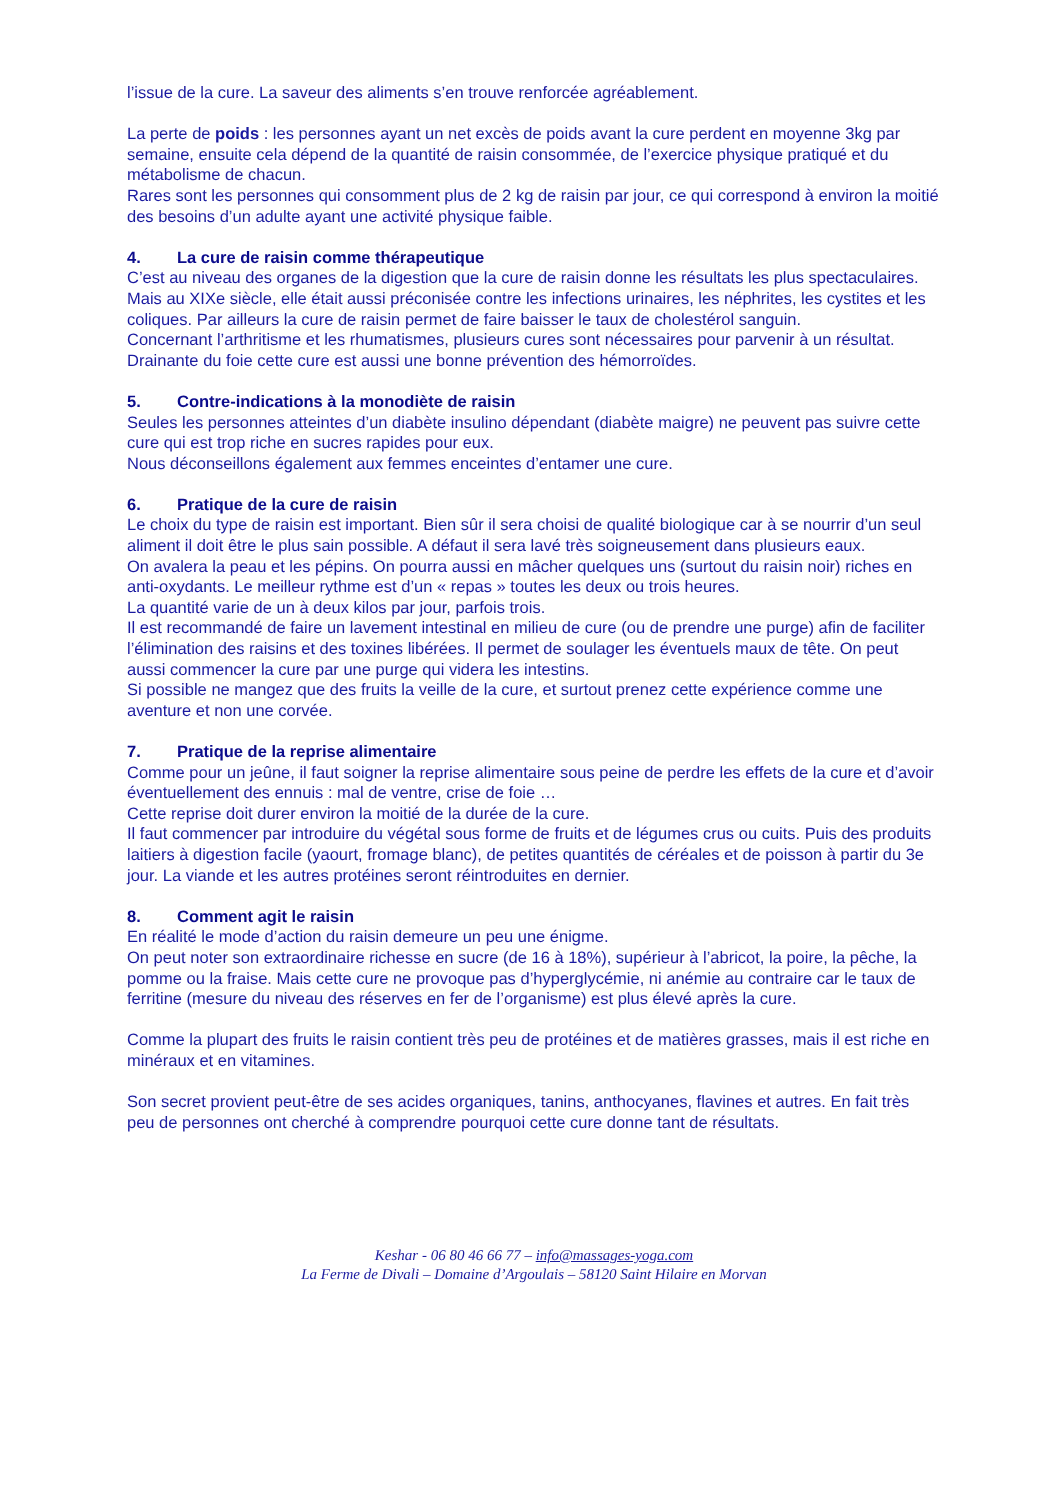l’issue de la cure. La saveur des aliments s’en trouve renforcée agréablement.
La perte de poids : les personnes ayant un net excès de poids avant la cure perdent en moyenne 3kg par semaine, ensuite cela dépend de la quantité de raisin consommée, de l’exercice physique pratiqué et du métabolisme de chacun.
Rares sont les personnes qui consomment plus de 2 kg de raisin par jour, ce qui correspond à environ la moitié des besoins d’un adulte ayant une activité physique faible.
4. La cure de raisin comme thérapeutique
C’est au niveau des organes de la digestion que la cure de raisin donne les résultats les plus spectaculaires.
Mais au XIXe siècle, elle était aussi préconisée contre les infections urinaires, les néphrites, les cystites et les coliques. Par ailleurs la cure de raisin permet de faire baisser le taux de cholestérol sanguin.
Concernant l’arthritisme et les rhumatismes, plusieurs cures sont nécessaires pour parvenir à un résultat.
Drainante du foie cette cure est aussi une bonne prévention des hémorroïdes.
5. Contre-indications à la monodiète de raisin
Seules les personnes atteintes d’un diabète insulino dépendant (diabète maigre) ne peuvent pas suivre cette cure qui est trop riche en sucres rapides pour eux.
Nous déconseillons également aux femmes enceintes d’entamer une cure.
6. Pratique de la cure de raisin
Le choix du type de raisin est important. Bien sûr il sera choisi de qualité biologique car à se nourrir d’un seul aliment il doit être le plus sain possible. A défaut il sera lavé très soigneusement dans plusieurs eaux.
On avalera la peau et les pépins. On pourra aussi en mâcher quelques uns (surtout du raisin noir) riches en anti-oxydants. Le meilleur rythme est d’un « repas » toutes les deux ou trois heures.
La quantité varie de un à deux kilos par jour, parfois trois.
Il est recommandé de faire un lavement intestinal en milieu de cure (ou de prendre une purge) afin de faciliter l’élimination des raisins et des toxines libérées. Il permet de soulager les éventuels maux de tête. On peut aussi commencer la cure par une purge qui videra les intestins.
Si possible ne mangez que des fruits la veille de la cure, et surtout prenez cette expérience comme une aventure et non une corvée.
7. Pratique de la reprise alimentaire
Comme pour un jeûne, il faut soigner la reprise alimentaire sous peine de perdre les effets de la cure et d’avoir éventuellement des ennuis : mal de ventre, crise de foie …
Cette reprise doit durer environ la moitié de la durée de la cure.
Il faut commencer par introduire du végétal sous forme de fruits et de légumes crus ou cuits. Puis des produits laitiers à digestion facile (yaourt, fromage blanc), de petites quantités de céréales et de poisson à partir du 3e jour. La viande et les autres protéines seront réintroduites en dernier.
8. Comment agit le raisin
En réalité le mode d’action du raisin demeure un peu une énigme.
On peut noter son extraordinaire richesse en sucre (de 16 à 18%), supérieur à l’abricot, la poire, la pêche, la pomme ou la fraise. Mais cette cure ne provoque pas d’hyperglycémie, ni anémie au contraire car le taux de ferritine (mesure du niveau des réserves en fer de l’organisme) est plus élevé après la cure.
Comme la plupart des fruits le raisin contient très peu de protéines et de matières grasses, mais il est riche en minéraux et en vitamines.
Son secret provient peut-être de ses acides organiques, tanins, anthocyanes, flavines et autres. En fait très peu de personnes ont cherché à comprendre pourquoi cette cure donne tant de résultats.
Keshar - 06 80 46 66 77 – info@massages-yoga.com
La Ferme de Divali – Domaine d’Argoulais – 58120 Saint Hilaire en Morvan